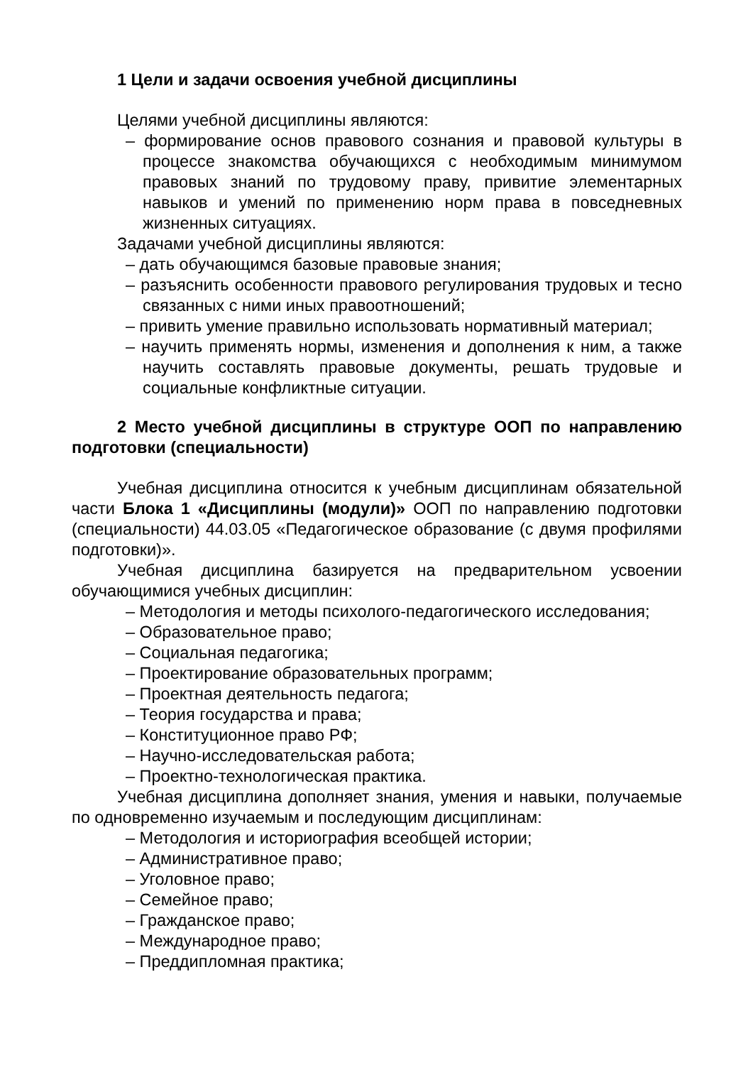1 Цели и задачи освоения учебной дисциплины
Целями учебной дисциплины являются:
– формирование основ правового сознания и правовой культуры в процессе знакомства обучающихся с необходимым минимумом правовых знаний по трудовому праву, привитие элементарных навыков и умений по применению норм права в повседневных жизненных ситуациях.
Задачами учебной дисциплины являются:
– дать обучающимся базовые правовые знания;
– разъяснить особенности правового регулирования трудовых и тесно связанных с ними иных правоотношений;
– привить умение правильно использовать нормативный материал;
– научить применять нормы, изменения и дополнения к ним, а также научить составлять правовые документы, решать трудовые и социальные конфликтные ситуации.
2 Место учебной дисциплины в структуре ООП по направлению подготовки (специальности)
Учебная дисциплина относится к учебным дисциплинам обязательной части Блока 1 «Дисциплины (модули)» ООП по направлению подготовки (специальности) 44.03.05 «Педагогическое образование (с двумя профилями подготовки)».
Учебная дисциплина базируется на предварительном усвоении обучающимися учебных дисциплин:
– Методология и методы психолого-педагогического исследования;
– Образовательное право;
– Социальная педагогика;
– Проектирование образовательных программ;
– Проектная деятельность педагога;
– Теория государства и права;
– Конституционное право РФ;
– Научно-исследовательская работа;
– Проектно-технологическая практика.
Учебная дисциплина дополняет знания, умения и навыки, получаемые по одновременно изучаемым и последующим дисциплинам:
– Методология и историография всеобщей истории;
– Административное право;
– Уголовное право;
– Семейное право;
– Гражданское право;
– Международное право;
– Преддипломная практика;